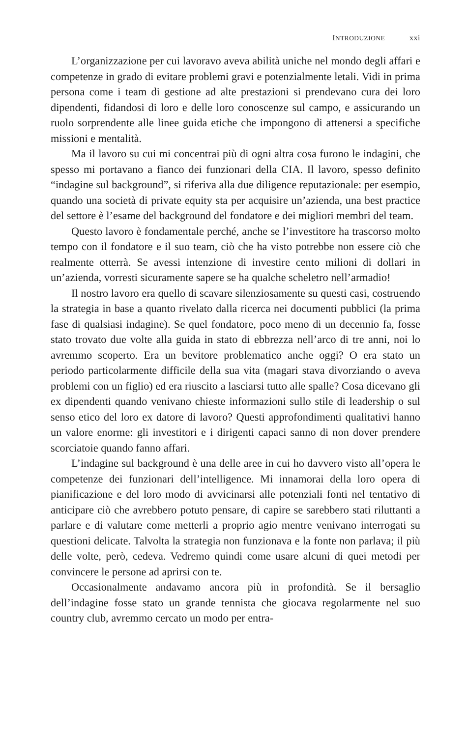INTRODUZIONE xxi
L’organizzazione per cui lavoravo aveva abilità uniche nel mondo degli affari e competenze in grado di evitare problemi gravi e potenzialmente letali. Vidi in prima persona come i team di gestione ad alte prestazioni si prendevano cura dei loro dipendenti, fidandosi di loro e delle loro conoscenze sul campo, e assicurando un ruolo sorprendente alle linee guida etiche che impongono di attenersi a specifiche missioni e mentalità.
Ma il lavoro su cui mi concentrai più di ogni altra cosa furono le indagini, che spesso mi portavano a fianco dei funzionari della CIA. Il lavoro, spesso definito “indagine sul background”, si riferiva alla due diligence reputazionale: per esempio, quando una società di private equity sta per acquisire un’azienda, una best practice del settore è l’esame del background del fondatore e dei migliori membri del team.
Questo lavoro è fondamentale perché, anche se l’investitore ha trascorso molto tempo con il fondatore e il suo team, ciò che ha visto potrebbe non essere ciò che realmente otterrà. Se avessi intenzione di investire cento milioni di dollari in un’azienda, vorresti sicuramente sapere se ha qualche scheletro nell’armadio!
Il nostro lavoro era quello di scavare silenziosamente su questi casi, costruendo la strategia in base a quanto rivelato dalla ricerca nei documenti pubblici (la prima fase di qualsiasi indagine). Se quel fondatore, poco meno di un decennio fa, fosse stato trovato due volte alla guida in stato di ebbrezza nell’arco di tre anni, noi lo avremmo scoperto. Era un bevitore problematico anche oggi? O era stato un periodo particolarmente difficile della sua vita (magari stava divorziando o aveva problemi con un figlio) ed era riuscito a lasciarsi tutto alle spalle? Cosa dicevano gli ex dipendenti quando venivano chieste informazioni sullo stile di leadership o sul senso etico del loro ex datore di lavoro? Questi approfondimenti qualitativi hanno un valore enorme: gli investitori e i dirigenti capaci sanno di non dover prendere scorciatoie quando fanno affari.
L’indagine sul background è una delle aree in cui ho davvero visto all’opera le competenze dei funzionari dell’intelligence. Mi innamorai della loro opera di pianificazione e del loro modo di avvicinarsi alle potenziali fonti nel tentativo di anticipare ciò che avrebbero potuto pensare, di capire se sarebbero stati riluttanti a parlare e di valutare come metterli a proprio agio mentre venivano interrogati su questioni delicate. Talvolta la strategia non funzionava e la fonte non parlava; il più delle volte, però, cedeva. Vedremo quindi come usare alcuni di quei metodi per convincere le persone ad aprirsi con te.
Occasionalmente andavamo ancora più in profondità. Se il bersaglio dell’indagine fosse stato un grande tennista che giocava regolarmente nel suo country club, avremmo cercato un modo per entra-